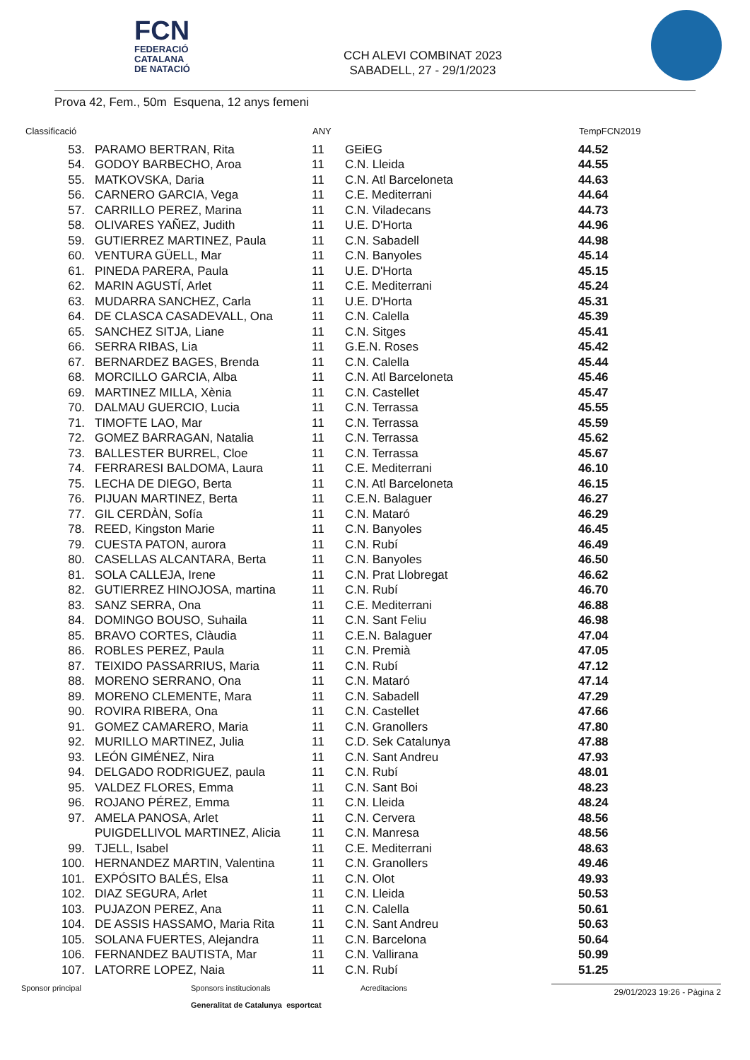FCN
FEDERACIÓ
CATALANA
DE NATACIÓ
CCH ALEVI COMBINAT 2023
SABADELL, 27 - 29/1/2023
Prova 42, Fem., 50m Esquena, 12 anys femeni
| Classificació | | ANY | | TempFCN2019 |
| --- | --- | --- | --- | --- |
| 53. | PARAMO BERTRAN, Rita | 11 | GEiEG | 44.52 |
| 54. | GODOY BARBECHO, Aroa | 11 | C.N. Lleida | 44.55 |
| 55. | MATKOVSKA, Daria | 11 | C.N. Atl Barceloneta | 44.63 |
| 56. | CARNERO GARCIA, Vega | 11 | C.E. Mediterrani | 44.64 |
| 57. | CARRILLO PEREZ, Marina | 11 | C.N. Viladecans | 44.73 |
| 58. | OLIVARES YAÑEZ, Judith | 11 | U.E. D'Horta | 44.96 |
| 59. | GUTIERREZ MARTINEZ, Paula | 11 | C.N. Sabadell | 44.98 |
| 60. | VENTURA GÜELL, Mar | 11 | C.N. Banyoles | 45.14 |
| 61. | PINEDA PARERA, Paula | 11 | U.E. D'Horta | 45.15 |
| 62. | MARIN AGUSTÍ, Arlet | 11 | C.E. Mediterrani | 45.24 |
| 63. | MUDARRA SANCHEZ, Carla | 11 | U.E. D'Horta | 45.31 |
| 64. | DE CLASCA CASADEVALL, Ona | 11 | C.N. Calella | 45.39 |
| 65. | SANCHEZ SITJA, Liane | 11 | C.N. Sitges | 45.41 |
| 66. | SERRA RIBAS, Lia | 11 | G.E.N. Roses | 45.42 |
| 67. | BERNARDEZ BAGES, Brenda | 11 | C.N. Calella | 45.44 |
| 68. | MORCILLO GARCIA, Alba | 11 | C.N. Atl Barceloneta | 45.46 |
| 69. | MARTINEZ MILLA, Xènia | 11 | C.N. Castellet | 45.47 |
| 70. | DALMAU GUERCIO, Lucia | 11 | C.N. Terrassa | 45.55 |
| 71. | TIMOFTE LAO, Mar | 11 | C.N. Terrassa | 45.59 |
| 72. | GOMEZ BARRAGAN, Natalia | 11 | C.N. Terrassa | 45.62 |
| 73. | BALLESTER BURREL, Cloe | 11 | C.N. Terrassa | 45.67 |
| 74. | FERRARESI BALDOMA, Laura | 11 | C.E. Mediterrani | 46.10 |
| 75. | LECHA DE DIEGO, Berta | 11 | C.N. Atl Barceloneta | 46.15 |
| 76. | PIJUAN MARTINEZ, Berta | 11 | C.E.N. Balaguer | 46.27 |
| 77. | GIL CERDÀN, Sofía | 11 | C.N. Mataró | 46.29 |
| 78. | REED, Kingston Marie | 11 | C.N. Banyoles | 46.45 |
| 79. | CUESTA PATON, aurora | 11 | C.N. Rubí | 46.49 |
| 80. | CASELLAS ALCANTARA, Berta | 11 | C.N. Banyoles | 46.50 |
| 81. | SOLA CALLEJA, Irene | 11 | C.N. Prat Llobregat | 46.62 |
| 82. | GUTIERREZ HINOJOSA, martina | 11 | C.N. Rubí | 46.70 |
| 83. | SANZ SERRA, Ona | 11 | C.E. Mediterrani | 46.88 |
| 84. | DOMINGO BOUSO, Suhaila | 11 | C.N. Sant Feliu | 46.98 |
| 85. | BRAVO CORTES, Clàudia | 11 | C.E.N. Balaguer | 47.04 |
| 86. | ROBLES PEREZ, Paula | 11 | C.N. Premià | 47.05 |
| 87. | TEIXIDO PASSARRIUS, Maria | 11 | C.N. Rubí | 47.12 |
| 88. | MORENO SERRANO, Ona | 11 | C.N. Mataró | 47.14 |
| 89. | MORENO CLEMENTE, Mara | 11 | C.N. Sabadell | 47.29 |
| 90. | ROVIRA RIBERA, Ona | 11 | C.N. Castellet | 47.66 |
| 91. | GOMEZ CAMARERO, Maria | 11 | C.N. Granollers | 47.80 |
| 92. | MURILLO MARTINEZ, Julia | 11 | C.D. Sek Catalunya | 47.88 |
| 93. | LEÓN GIMÉNEZ, Nira | 11 | C.N. Sant Andreu | 47.93 |
| 94. | DELGADO RODRIGUEZ, paula | 11 | C.N. Rubí | 48.01 |
| 95. | VALDEZ FLORES, Emma | 11 | C.N. Sant Boi | 48.23 |
| 96. | ROJANO PÉREZ, Emma | 11 | C.N. Lleida | 48.24 |
| 97. | AMELA PANOSA, Arlet | 11 | C.N. Cervera | 48.56 |
| | PUIGDELLIVOL MARTINEZ, Alicia | 11 | C.N. Manresa | 48.56 |
| 99. | TJELL, Isabel | 11 | C.E. Mediterrani | 48.63 |
| 100. | HERNANDEZ MARTIN, Valentina | 11 | C.N. Granollers | 49.46 |
| 101. | EXPÓSITO BALÉS, Elsa | 11 | C.N. Olot | 49.93 |
| 102. | DIAZ SEGURA, Arlet | 11 | C.N. Lleida | 50.53 |
| 103. | PUJAZON PEREZ, Ana | 11 | C.N. Calella | 50.61 |
| 104. | DE ASSIS HASSAMO, Maria Rita | 11 | C.N. Sant Andreu | 50.63 |
| 105. | SOLANA FUERTES, Alejandra | 11 | C.N. Barcelona | 50.64 |
| 106. | FERNANDEZ BAUTISTA, Mar | 11 | C.N. Vallirana | 50.99 |
| 107. | LATORRE LOPEZ, Naia | 11 | C.N. Rubí | 51.25 |
Sponsor principal Sponsors institucionals
Generalitat de Catalunya esportcat
Acreditacions
29/01/2023 19:26 - Pàgina 2